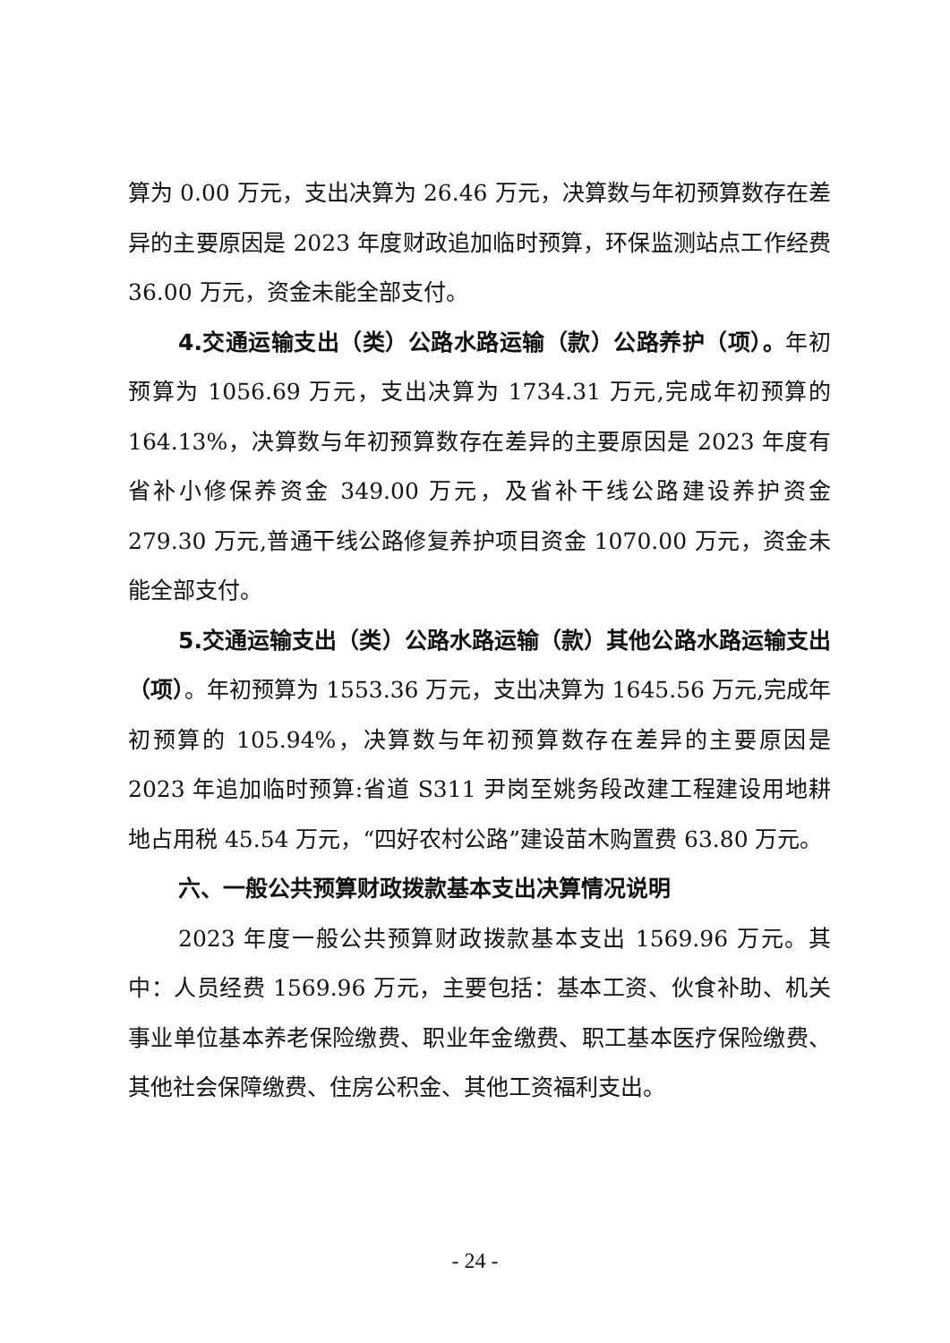算为 0.00 万元，支出决算为 26.46 万元，决算数与年初预算数存在差异的主要原因是 2023 年度财政追加临时预算，环保监测站点工作经费 36.00 万元，资金未能全部支付。
4.交通运输支出（类）公路水路运输（款）公路养护（项）。年初预算为 1056.69 万元，支出决算为 1734.31 万元,完成年初预算的 164.13%，决算数与年初预算数存在差异的主要原因是 2023 年度有省补小修保养资金 349.00 万元，及省补干线公路建设养护资金 279.30 万元,普通干线公路修复养护项目资金 1070.00 万元，资金未能全部支付。
5.交通运输支出（类）公路水路运输（款）其他公路水路运输支出（项）。年初预算为 1553.36 万元，支出决算为 1645.56 万元,完成年初预算的 105.94%，决算数与年初预算数存在差异的主要原因是 2023 年追加临时预算:省道 S311 尹岗至姚务段改建工程建设用地耕地占用税 45.54 万元，“四好农村公路”建设苗木购置费 63.80 万元。
六、一般公共预算财政拨款基本支出决算情况说明
2023 年度一般公共预算财政拨款基本支出 1569.96 万元。其中：人员经费 1569.96 万元，主要包括：基本工资、伙食补助、机关事业单位基本养老保险缴费、职业年金缴费、职工基本医疗保险缴费、其他社会保障缴费、住房公积金、其他工资福利支出。
- 24 -